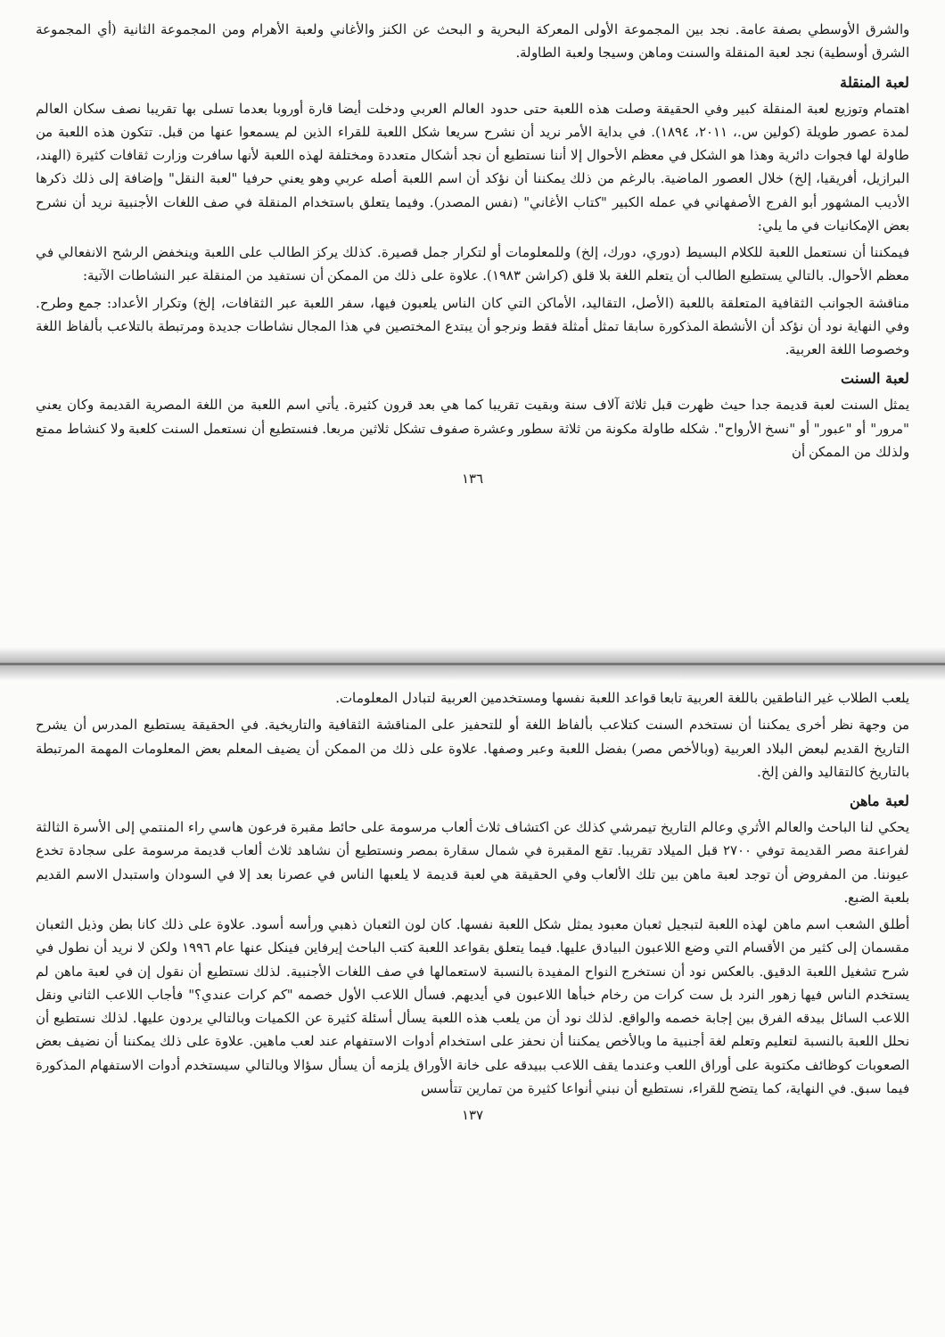والشرق الأوسطي بصفة عامة. نجد بين المجموعة الأولى المعركة البحرية و البحث عن الكنز والأغاني ولعبة الأهرام ومن المجموعة الثانية (أي المجموعة الشرق أوسطية) نجد لعبة المنقلة والسنت وماهن وسيجا ولعبة الطاولة.
لعبة المنقلة
اهتمام وتوزيع لعبة المنقلة كبير وفي الحقيقة وصلت هذه اللعبة حتى حدود العالم العربي ودخلت أيضا قارة أوروبا بعدما تسلى بها تقريبا نصف سكان العالم لمدة عصور طويلة (كولين س.، ٢٠١١، ١٨٩٤). في بداية الأمر نريد أن نشرح سريعا شكل اللعبة للقراء الذين لم يسمعوا عنها من قبل. تتكون هذه اللعبة من طاولة لها فجوات دائرية وهذا هو الشكل في معظم الأحوال إلا أننا نستطيع أن نجد أشكال متعددة ومختلفة لهذه اللعبة لأنها سافرت وزارت ثقافات كثيرة (الهند، البرازيل، أفريقيا، إلخ) خلال العصور الماضية. بالرغم من ذلك يمكننا أن نؤكد أن اسم اللعبة أصله عربي وهو يعني حرفيا "لعبة النقل" وإضافة إلى ذلك ذكرها الأديب المشهور أبو الفرج الأصفهاني في عمله الكبير "كتاب الأغاني" (نفس المصدر). وفيما يتعلق باستخدام المنقلة في صف اللغات الأجنبية نريد أن نشرح بعض الإمكانيات في ما يلي:
فيمكننا أن نستعمل اللعبة للكلام البسيط (دوري، دورك، إلخ) وللمعلومات أو لتكرار جمل قصيرة. كذلك يركز الطالب على اللعبة وينخفض الرشح الانفعالي في معظم الأحوال. بالتالي يستطيع الطالب أن يتعلم اللغة بلا قلق (كراشن ١٩٨٣). علاوة على ذلك من الممكن أن نستفيد من المنقلة عبر النشاطات الآتية:
مناقشة الجوانب الثقافية المتعلقة باللعبة (الأصل، التقاليد، الأماكن التي كان الناس يلعبون فيها، سفر اللعبة عبر الثقافات، إلخ) وتكرار الأعداد: جمع وطرح. وفي النهاية نود أن نؤكد أن الأنشطة المذكورة سابقا تمثل أمثلة فقط ونرجو أن يبتدع المختصين في هذا المجال نشاطات جديدة ومرتبطة بالتلاعب بألفاظ اللغة وخصوصا اللغة العربية.
لعبة السنت
يمثل السنت لعبة قديمة جدا حيث ظهرت قبل ثلاثة آلاف سنة وبقيت تقريبا كما هي بعد قرون كثيرة. يأتي اسم اللعبة من اللغة المصرية القديمة وكان يعني "مرور" أو "عبور" أو "نسخ الأرواح". شكله طاولة مكونة من ثلاثة سطور وعشرة صفوف تشكل ثلاثين مربعا. فنستطيع أن نستعمل السنت كلعبة ولا كنشاط ممتع ولذلك من الممكن أن
١٣٦
يلعب الطلاب غير الناطقين باللغة العربية تابعا قواعد اللعبة نفسها ومستخدمين العربية لتبادل المعلومات.
من وجهة نظر أخرى يمكننا أن نستخدم السنت كتلاعب بألفاظ اللغة أو للتحفيز على المناقشة الثقافية والتاريخية. في الحقيقة يستطيع المدرس أن يشرح التاريخ القديم لبعض البلاد العربية (وبالأخص مصر) بفضل اللعبة وعبر وصفها. علاوة على ذلك من الممكن أن يضيف المعلم بعض المعلومات المهمة المرتبطة بالتاريخ كالتقاليد والفن إلخ.
لعبة ماهن
يحكي لنا الباحث والعالم الأثري وعالم التاريخ تيمرشي كذلك عن اكتشاف ثلاث ألعاب مرسومة على حائط مقبرة فرعون هاسي راء المنتمي إلى الأسرة الثالثة لفراعنة مصر القديمة توفي ٢٧٠٠ قبل الميلاد تقريبا. تقع المقبرة في شمال سقارة بمصر ونستطيع أن نشاهد ثلاث ألعاب قديمة مرسومة على سجادة تخدع عيوننا. من المفروض أن توجد لعبة ماهن بين تلك الألعاب وفي الحقيقة هي لعبة قديمة لا يلعبها الناس في عصرنا بعد إلا في السودان واستبدل الاسم القديم بلعبة الضبع.
أطلق الشعب اسم ماهن لهذه اللعبة لتبجيل ثعبان معبود يمثل شكل اللعبة نفسها. كان لون الثعبان ذهبي ورأسه أسود. علاوة على ذلك كانا بطن وذيل الثعبان مقسمان إلى كثير من الأقسام التي وضع اللاعبون البيادق عليها. فيما يتعلق بقواعد اللعبة كتب الباحث إيرفاين فينكل عنها عام ١٩٩٦ ولكن لا نريد أن نطول في شرح تشغيل اللعبة الدقيق. بالعكس نود أن نستخرج النواح المفيدة بالنسبة لاستعمالها في صف اللغات الأجنبية. لذلك نستطيع أن نقول إن في لعبة ماهن لم يستخدم الناس فيها زهور النرد بل ست كرات من رخام خبأها اللاعبون في أيديهم. فسأل اللاعب الأول خصمه "كم كرات عندي؟" فأجاب اللاعب الثاني ونقل اللاعب السائل بيدقه الفرق بين إجابة خصمه والواقع. لذلك نود أن من يلعب هذه اللعبة يسأل أسئلة كثيرة عن الكميات وبالتالي يردون عليها. لذلك نستطيع أن نحلل اللعبة بالنسبة لتعليم وتعلم لغة أجنبية ما وبالأخص يمكننا أن نحفز على استخدام أدوات الاستفهام عند لعب ماهين. علاوة على ذلك يمكننا أن نضيف بعض الصعوبات كوظائف مكتوبة على أوراق اللعب وعندما يقف اللاعب ببيدقه على خانة الأوراق يلزمه أن يسأل سؤالا وبالتالي سيستخدم أدوات الاستفهام المذكورة فيما سبق. في النهاية، كما يتضح للقراء، نستطيع أن نبني أنواعا كثيرة من تمارين تتأسس
١٣٧